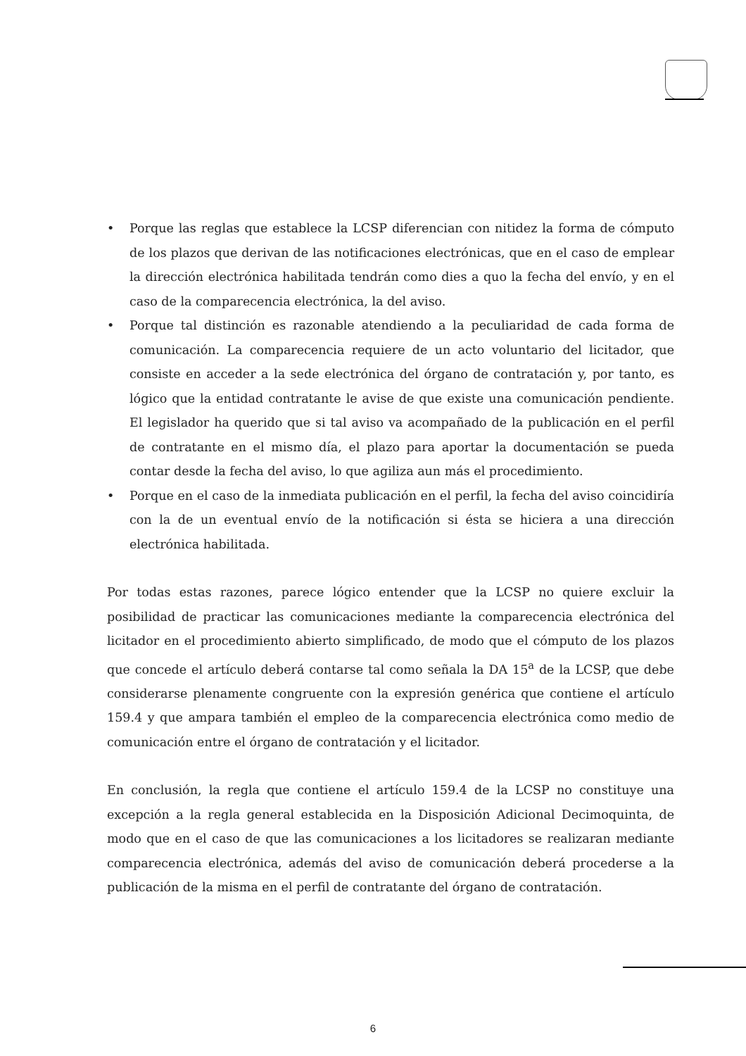• Porque las reglas que establece la LCSP diferencian con nitidez la forma de cómputo de los plazos que derivan de las notificaciones electrónicas, que en el caso de emplear la dirección electrónica habilitada tendrán como dies a quo la fecha del envío, y en el caso de la comparecencia electrónica, la del aviso.
• Porque tal distinción es razonable atendiendo a la peculiaridad de cada forma de comunicación. La comparecencia requiere de un acto voluntario del licitador, que consiste en acceder a la sede electrónica del órgano de contratación y, por tanto, es lógico que la entidad contratante le avise de que existe una comunicación pendiente. El legislador ha querido que si tal aviso va acompañado de la publicación en el perfil de contratante en el mismo día, el plazo para aportar la documentación se pueda contar desde la fecha del aviso, lo que agiliza aun más el procedimiento.
• Porque en el caso de la inmediata publicación en el perfil, la fecha del aviso coincidiría con la de un eventual envío de la notificación si ésta se hiciera a una dirección electrónica habilitada.
Por todas estas razones, parece lógico entender que la LCSP no quiere excluir la posibilidad de practicar las comunicaciones mediante la comparecencia electrónica del licitador en el procedimiento abierto simplificado, de modo que el cómputo de los plazos que concede el artículo deberá contarse tal como señala la DA 15<sup>a</sup> de la LCSP, que debe considerarse plenamente congruente con la expresión genérica que contiene el artículo 159.4 y que ampara también el empleo de la comparecencia electrónica como medio de comunicación entre el órgano de contratación y el licitador.
En conclusión, la regla que contiene el artículo 159.4 de la LCSP no constituye una excepción a la regla general establecida en la Disposición Adicional Decimoquinta, de modo que en el caso de que las comunicaciones a los licitadores se realizaran mediante comparecencia electrónica, además del aviso de comunicación deberá procederse a la publicación de la misma en el perfil de contratante del órgano de contratación.
6